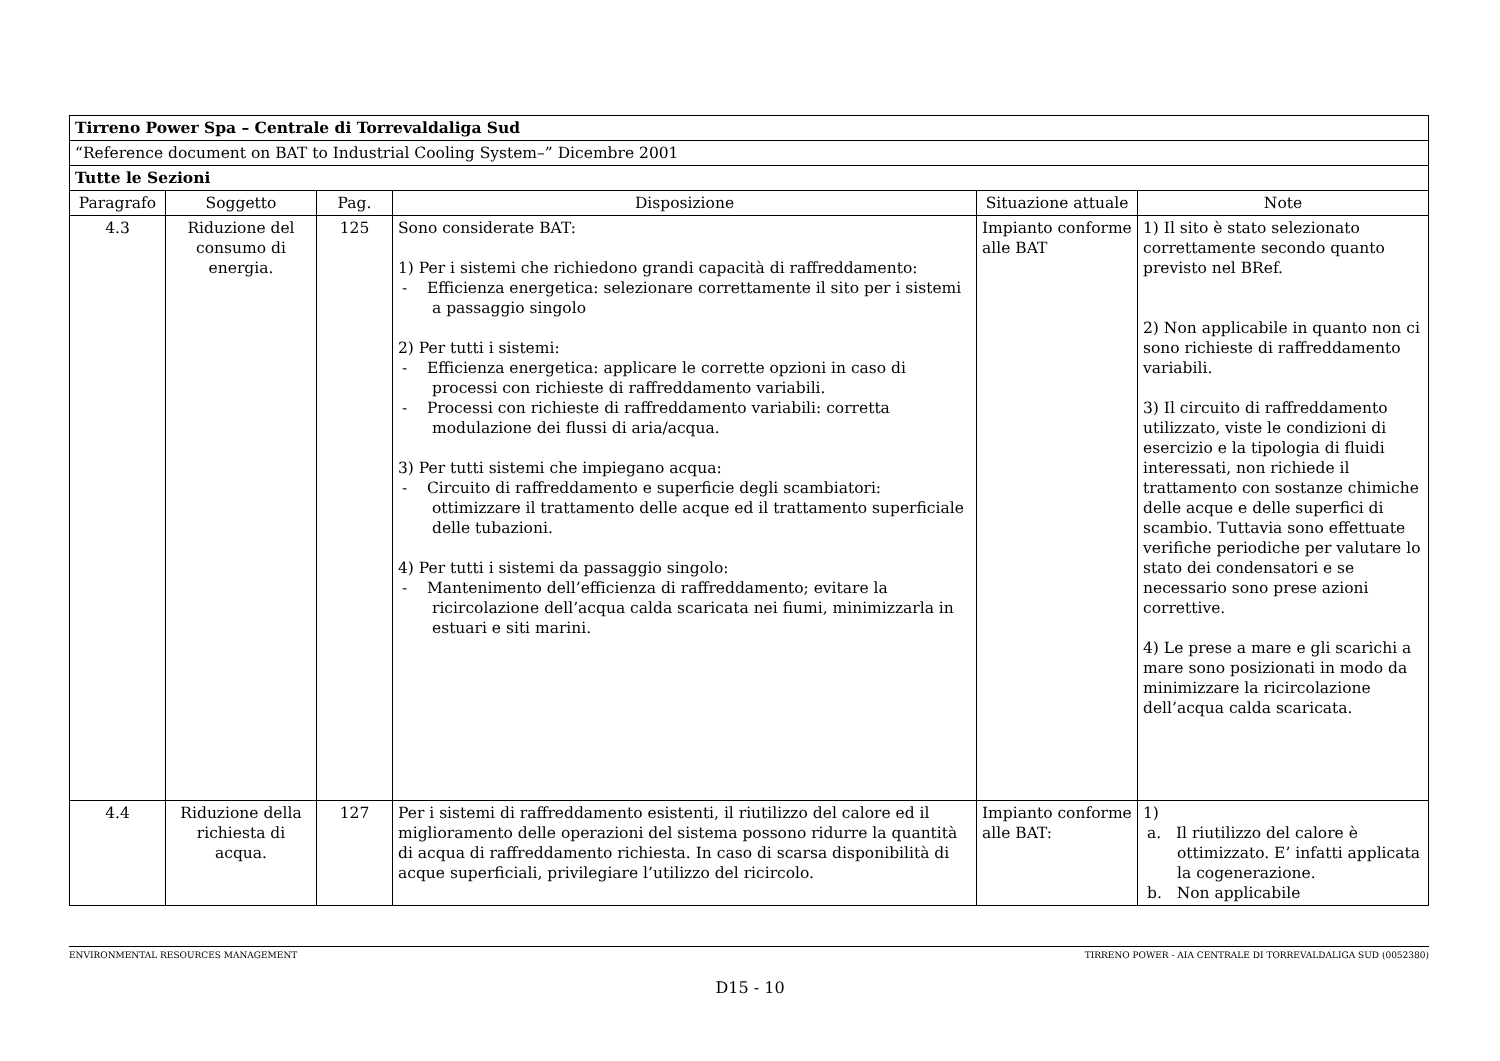| Tirreno Power Spa – Centrale di Torrevaldaliga Sud | | | | | |
| “Reference document on BAT to Industrial Cooling System–” Dicembre 2001 | | | | | |
| Tutte le Sezioni | | | | | |
| Paragrafo | Soggetto | Pag. | Disposizione | Situazione attuale | Note |
| 4.3 | Riduzione del consumo di energia. | 125 | Sono considerate BAT: 1) Per i sistemi che richiedono grandi capacità di raffreddamento: - Efficienza energetica: selezionare correttamente il sito per i sistemi a passaggio singolo 2) Per tutti i sistemi: - Efficienza energetica: applicare le corrette opzioni in caso di processi con richieste di raffreddamento variabili. - Processi con richieste di raffreddamento variabili: corretta modulazione dei flussi di aria/acqua. 3) Per tutti sistemi che impiegano acqua: - Circuito di raffreddamento e superficie degli scambiatori: ottimizzare il trattamento delle acque ed il trattamento superficiale delle tubazioni. 4) Per tutti i sistemi da passaggio singolo: - Mantenimento dell’efficienza di raffreddamento; evitare la ricircolazione dell’acqua calda scaricata nei fiumi, minimizzarla in estuari e siti marini. | Impianto conforme alle BAT | 1) Il sito è stato selezionato correttamente secondo quanto previsto nel BRef. 2) Non applicabile in quanto non ci sono richieste di raffreddamento variabili. 3) Il circuito di raffreddamento utilizzato, viste le condizioni di esercizio e la tipologia di fluidi interessati, non richiede il trattamento con sostanze chimiche delle acque e delle superfici di scambio. Tuttavia sono effettuate verifiche periodiche per valutare lo stato dei condensatori e se necessario sono prese azioni correttive. 4) Le prese a mare e gli scarichi a mare sono posizionati in modo da minimizzare la ricircolazione dell’acqua calda scaricata. |
| 4.4 | Riduzione della richiesta di acqua. | 127 | Per i sistemi di raffreddamento esistenti, il riutilizzo del calore ed il miglioramento delle operazioni del sistema possono ridurre la quantità di acqua di raffreddamento richiesta. In caso di scarsa disponibilità di acque superficiali, privilegiare l’utilizzo del ricircolo. | Impianto conforme alle BAT: | 1) a. Il riutilizzo del calore è ottimizzato. E’ infatti applicata la cogenerazione. b. Non applicabile |
ENVIRONMENTAL RESOURCES MANAGEMENT TIRRENO POWER - AIA CENTRALE DI TORREVALDALIGA SUD (0052380)
D15 - 10